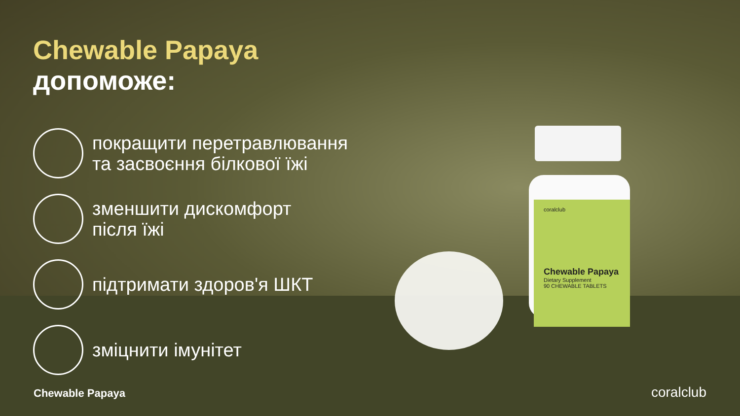coralclub
Chewable Papaya
Dietary Supplement
90 CHEWABLE TABLETS
Chewable Papaya
допоможе:
покращити перетравлювання
та засвоєння білкової їжі
зменшити дискомфорт
після їжі
підтримати здоров'я ШКТ
зміцнити імунітет
Chewable Papaya coralclub